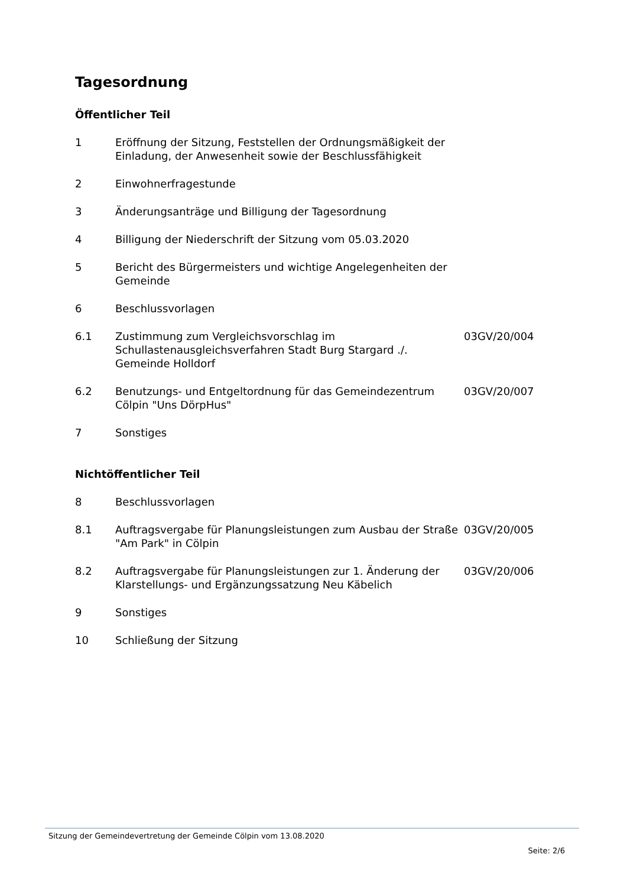Tagesordnung
Öffentlicher Teil
| 1 | Eröffnung der Sitzung, Feststellen der Ordnungsmäßigkeit der Einladung, der Anwesenheit sowie der Beschlussfähigkeit | |
| 2 | Einwohnerfragestunde | |
| 3 | Änderungsanträge und Billigung der Tagesordnung | |
| 4 | Billigung der Niederschrift der Sitzung vom 05.03.2020 | |
| 5 | Bericht des Bürgermeisters und wichtige Angelegenheiten der Gemeinde | |
| 6 | Beschlussvorlagen | |
| 6.1 | Zustimmung zum Vergleichsvorschlag im Schullastenausgleichsverfahren Stadt Burg Stargard ./. Gemeinde Holldorf | 03GV/20/004 |
| 6.2 | Benutzungs- und Entgeltordnung für das Gemeindezentrum Cölpin "Uns DörpHus" | 03GV/20/007 |
| 7 | Sonstiges | |
Nichtöffentlicher Teil
| 8 | Beschlussvorlagen | |
| 8.1 | Auftragsvergabe für Planungsleistungen zum Ausbau der Straße "Am Park" in Cölpin | 03GV/20/005 |
| 8.2 | Auftragsvergabe für Planungsleistungen zur 1. Änderung der Klarstellungs- und Ergänzungssatzung Neu Käbelich | 03GV/20/006 |
| 9 | Sonstiges | |
| 10 | Schließung der Sitzung | |
Sitzung der Gemeindevertretung der Gemeinde Cölpin vom 13.08.2020
Seite: 2/6